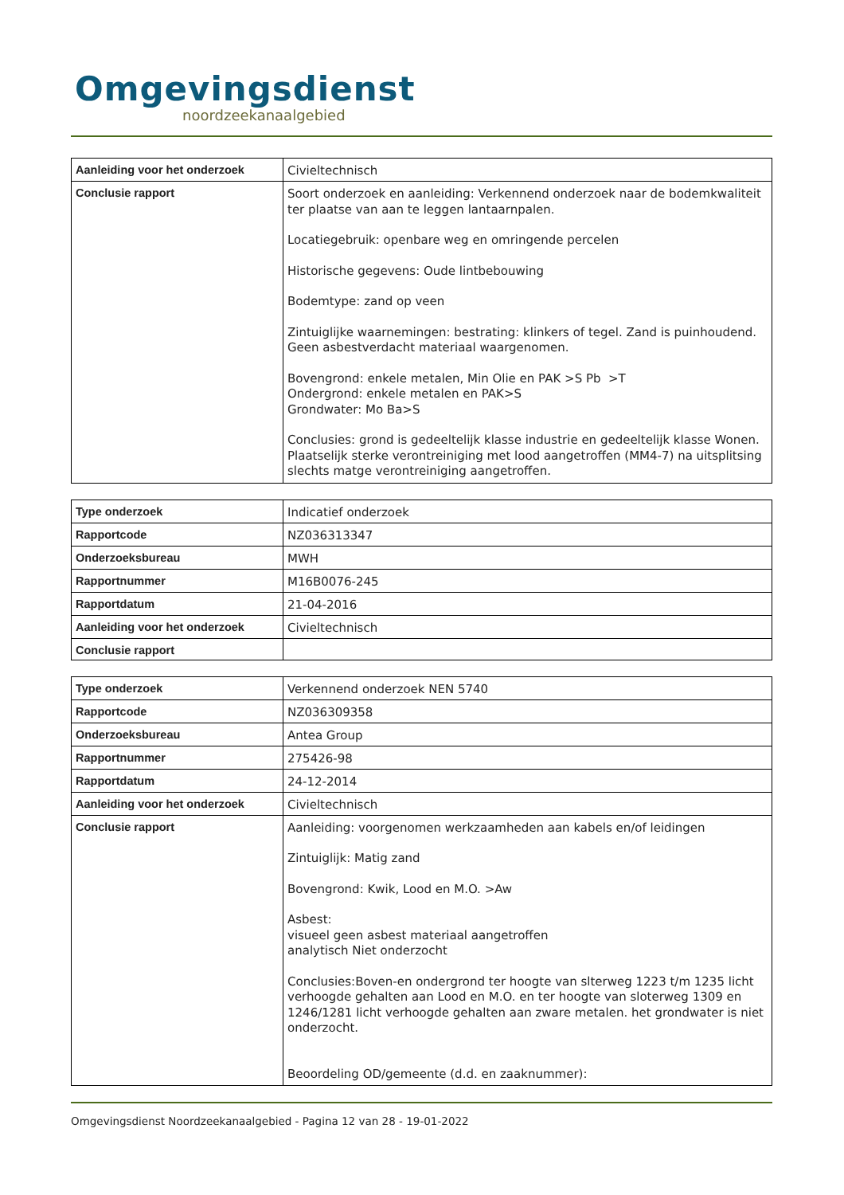Omgevingsdienst
noordzeekanaalgebied
| Aanleiding voor het onderzoek | Civieltechnisch |
| Conclusie rapport | Soort onderzoek en aanleiding: Verkennend onderzoek naar de bodemkwaliteit ter plaatse van aan te leggen lantaarnpalen. Locatiegebruik: openbare weg en omringende percelen Historische gegevens: Oude lintbebouwing Bodemtype: zand op veen Zintuiglijke waarnemingen: bestrating: klinkers of tegel. Zand is puinhoudend. Geen asbestverdacht materiaal waargenomen. Bovengrond: enkele metalen, Min Olie en PAK >S Pb >T Ondergrond: enkele metalen en PAK>S Grondwater: Mo Ba>S Conclusies: grond is gedeeltelijk klasse industrie en gedeeltelijk klasse Wonen. Plaatselijk sterke verontreiniging met lood aangetroffen (MM4-7) na uitsplitsing slechts matge verontreiniging aangetroffen. |
| Type onderzoek | Indicatief onderzoek |
| Rapportcode | NZ036313347 |
| Onderzoeksbureau | MWH |
| Rapportnummer | M16B0076-245 |
| Rapportdatum | 21-04-2016 |
| Aanleiding voor het onderzoek | Civieltechnisch |
| Conclusie rapport | |
| Type onderzoek | Verkennend onderzoek NEN 5740 |
| Rapportcode | NZ036309358 |
| Onderzoeksbureau | Antea Group |
| Rapportnummer | 275426-98 |
| Rapportdatum | 24-12-2014 |
| Aanleiding voor het onderzoek | Civieltechnisch |
| Conclusie rapport | Aanleiding: voorgenomen werkzaamheden aan kabels en/of leidingen Zintuiglijk: Matig zand Bovengrond: Kwik, Lood en M.O. >Aw Asbest: visueel geen asbest materiaal aangetroffen analytisch Niet onderzocht Conclusies:Boven-en ondergrond ter hoogte van slterweg 1223 t/m 1235 licht verhoogde gehalten aan Lood en M.O. en ter hoogte van sloterweg 1309 en 1246/1281 licht verhoogde gehalten aan zware metalen. het grondwater is niet onderzocht. Beoordeling OD/gemeente (d.d. en zaaknummer): |
Omgevingsdienst Noordzeekanaalgebied - Pagina 12 van 28 - 19-01-2022